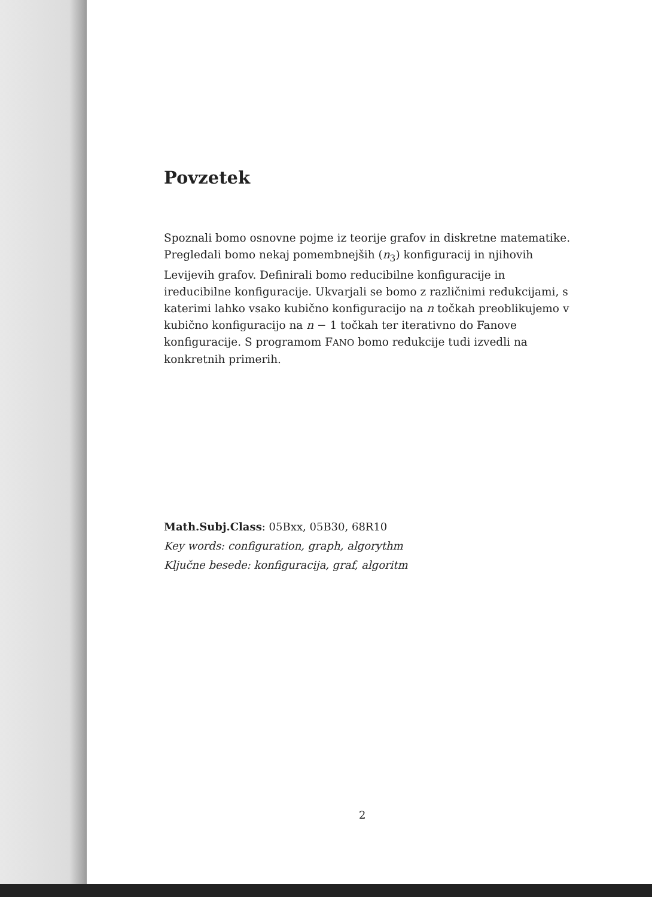Povzetek
Spoznali bomo osnovne pojme iz teorije grafov in diskretne matematike. Pregledali bomo nekaj pomembnejših (n<sub>3</sub>) konfiguracij in njihovih Levijevih grafov. Definirali bomo reducibilne konfiguracije in ireducibilne konfiguracije. Ukvarjali se bomo z različnimi redukcijami, s katerimi lahko vsako kubično konfiguracijo na n točkah preoblikujemo v kubično konfiguracijo na n − 1 točkah ter iterativno do Fanove konfiguracije. S programom FANO bomo redukcije tudi izvedli na konkretnih primerih.
Math.Subj.Class: 05Bxx, 05B30, 68R10
Key words: configuration, graph, algorythm
Ključne besede: konfiguracija, graf, algoritm
2